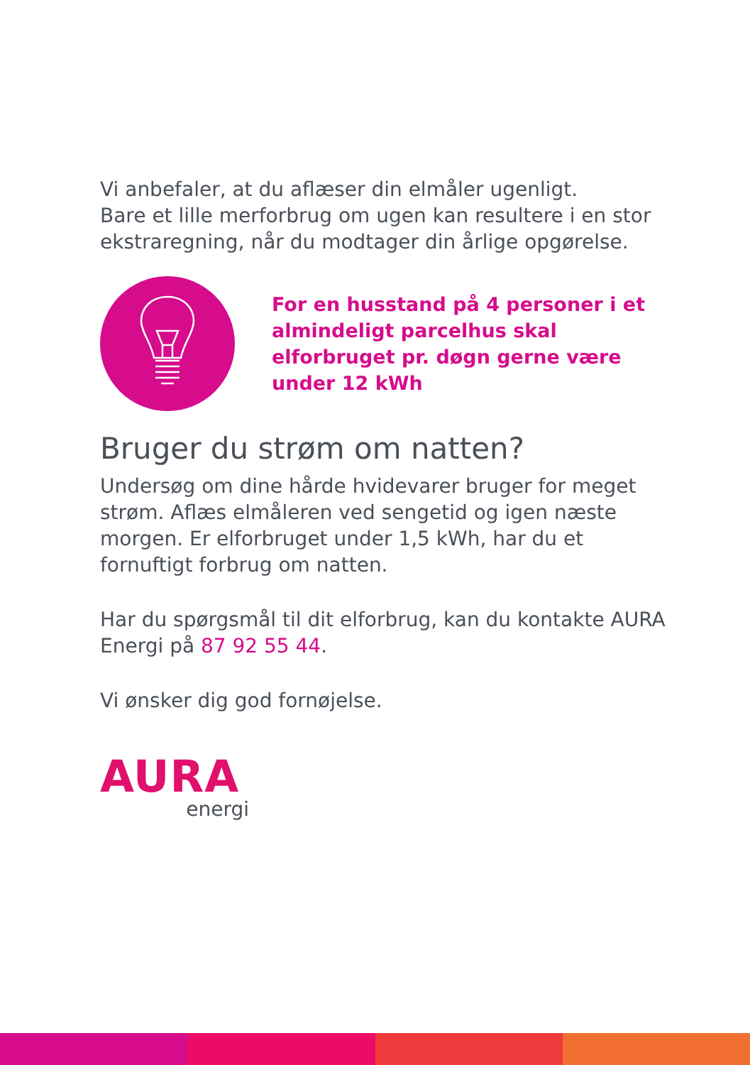Vi anbefaler, at du aflæser din elmåler ugenligt.
Bare et lille merforbrug om ugen kan resultere i en stor ekstraregning, når du modtager din årlige opgørelse.
For en husstand på 4 personer i et almindeligt parcelhus skal elforbruget pr. døgn gerne være under 12 kWh
Bruger du strøm om natten?
Undersøg om dine hårde hvidevarer bruger for meget strøm. Aflæs elmåleren ved sengetid og igen næste morgen. Er elforbruget under 1,5 kWh, har du et fornuftigt forbrug om natten.
Har du spørgsmål til dit elforbrug, kan du kontakte AURA Energi på 87 92 55 44.
Vi ønsker dig god fornøjelse.
AURA
energi